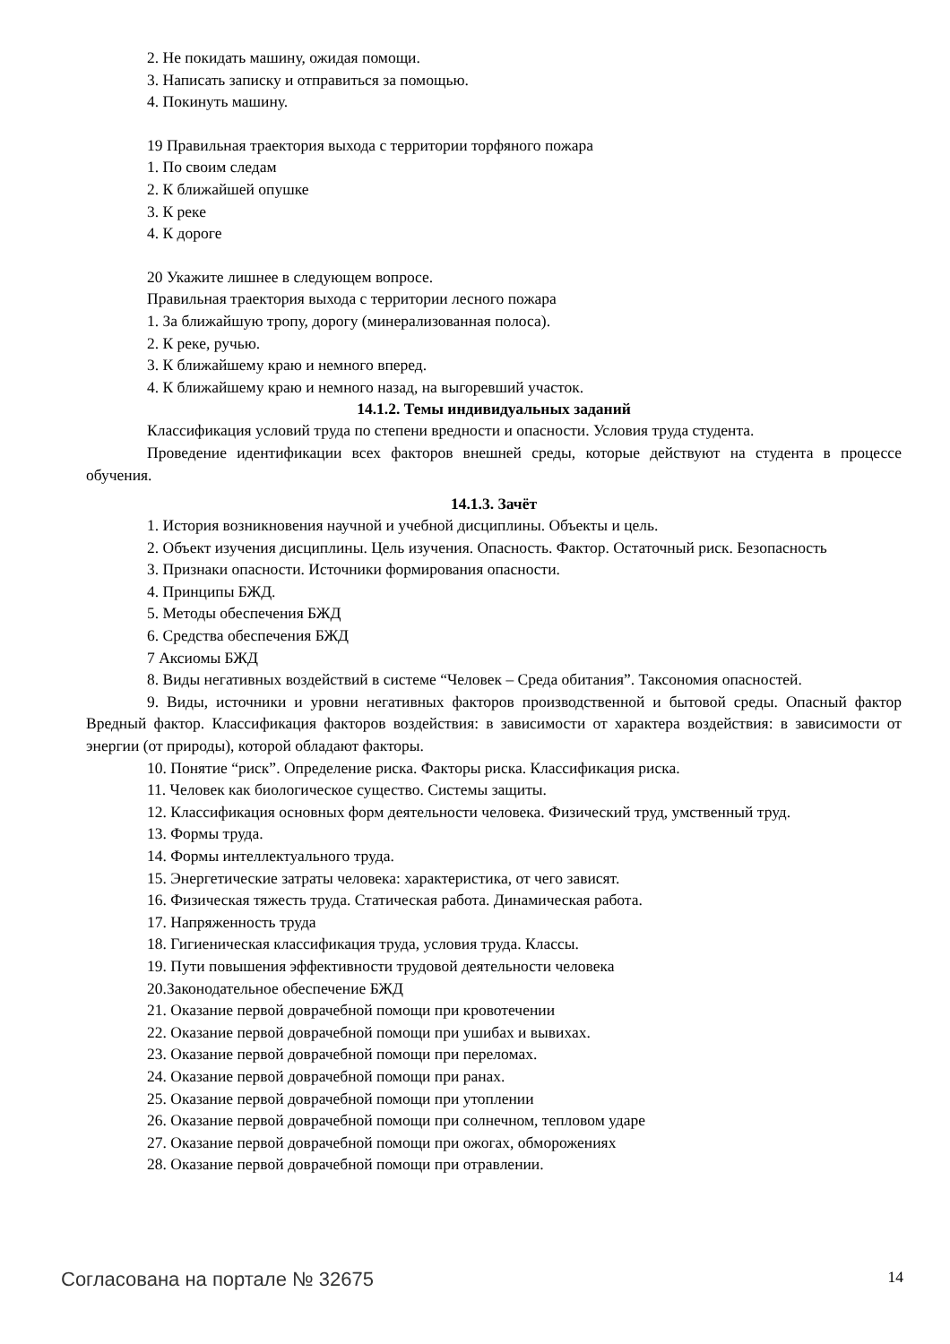2. Не покидать машину, ожидая помощи.
3. Написать записку и отправиться за помощью.
4. Покинуть машину.
19 Правильная траектория выхода с территории торфяного пожара
1. По своим следам
2. К ближайшей опушке
3. К реке
4. К дороге
20 Укажите лишнее в следующем вопросе.
Правильная траектория выхода с территории лесного пожара
1. За ближайшую тропу, дорогу (минерализованная полоса).
2. К реке, ручью.
3. К ближайшему краю и немного вперед.
4. К ближайшему краю и немного назад, на выгоревший участок.
14.1.2. Темы индивидуальных заданий
Классификация условий труда по степени вредности и опасности. Условия труда студента.
Проведение идентификации всех факторов внешней среды, которые действуют на студента в процессе обучения.
14.1.3. Зачёт
1. История возникновения научной и учебной дисциплины. Объекты и цель.
2. Объект изучения дисциплины. Цель изучения. Опасность. Фактор. Остаточный риск. Безопасность
3. Признаки опасности. Источники формирования опасности.
4. Принципы БЖД.
5. Методы обеспечения БЖД
6. Средства обеспечения БЖД
7 Аксиомы БЖД
8. Виды негативных воздействий в системе “Человек – Среда обитания”. Таксономия опасностей.
9. Виды, источники и уровни негативных факторов производственной и бытовой среды. Опасный фактор Вредный фактор. Классификация факторов воздействия: в зависимости от характера воздействия: в зависимости от энергии (от природы), которой обладают факторы.
10. Понятие “риск”. Определение риска. Факторы риска. Классификация риска.
11. Человек как биологическое существо. Системы защиты.
12. Классификация основных форм деятельности человека. Физический труд, умственный труд.
13. Формы труда.
14. Формы интеллектуального труда.
15. Энергетические затраты человека: характеристика, от чего зависят.
16. Физическая тяжесть труда. Статическая работа. Динамическая работа.
17. Напряженность труда
18. Гигиеническая классификация труда, условия труда. Классы.
19. Пути повышения эффективности трудовой деятельности человека
20.Законодательное обеспечение БЖД
21. Оказание первой доврачебной помощи при кровотечении
22. Оказание первой доврачебной помощи при ушибах и вывихах.
23. Оказание первой доврачебной помощи при переломах.
24. Оказание первой доврачебной помощи при ранах.
25. Оказание первой доврачебной помощи при утоплении
26. Оказание первой доврачебной помощи при солнечном, тепловом ударе
27. Оказание первой доврачебной помощи при ожогах, обморожениях
28. Оказание первой доврачебной помощи при отравлении.
Согласована на портале № 32675 14